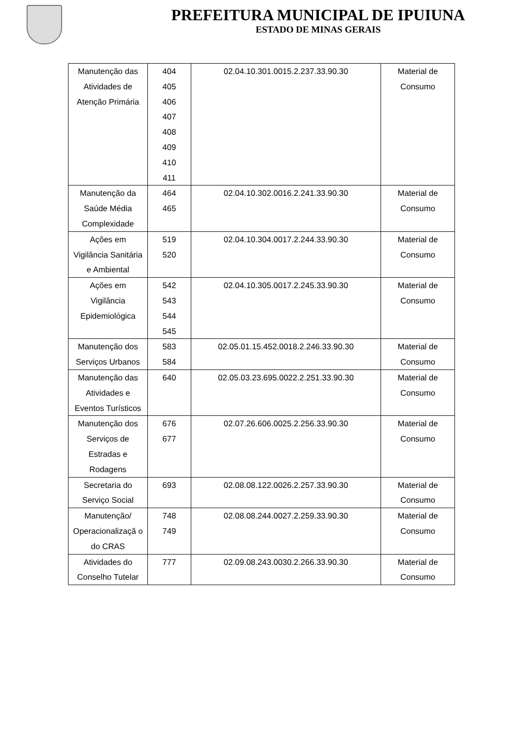PREFEITURA MUNICIPAL DE IPUIUNA
ESTADO DE MINAS GERAIS
| Manutenção das Atividades de Atenção Primária | 404 405 406 407 408 409 410 411 | 02.04.10.301.0015.2.237.33.90.30 | Material de Consumo |
| Manutenção da Saúde Média Complexidade | 464 465 | 02.04.10.302.0016.2.241.33.90.30 | Material de Consumo |
| Ações em Vigilância Sanitária e Ambiental | 519 520 | 02.04.10.304.0017.2.244.33.90.30 | Material de Consumo |
| Ações em Vigilância Epidemiológica | 542 543 544 545 | 02.04.10.305.0017.2.245.33.90.30 | Material de Consumo |
| Manutenção dos Serviços Urbanos | 583 584 | 02.05.01.15.452.0018.2.246.33.90.30 | Material de Consumo |
| Manutenção das Atividades e Eventos Turísticos | 640 | 02.05.03.23.695.0022.2.251.33.90.30 | Material de Consumo |
| Manutenção dos Serviços de Estradas e Rodagens | 676 677 | 02.07.26.606.0025.2.256.33.90.30 | Material de Consumo |
| Secretaria do Serviço Social | 693 | 02.08.08.122.0026.2.257.33.90.30 | Material de Consumo |
| Manutenção/ Operacionalizaçã o do CRAS | 748 749 | 02.08.08.244.0027.2.259.33.90.30 | Material de Consumo |
| Atividades do Conselho Tutelar | 777 | 02.09.08.243.0030.2.266.33.90.30 | Material de Consumo |